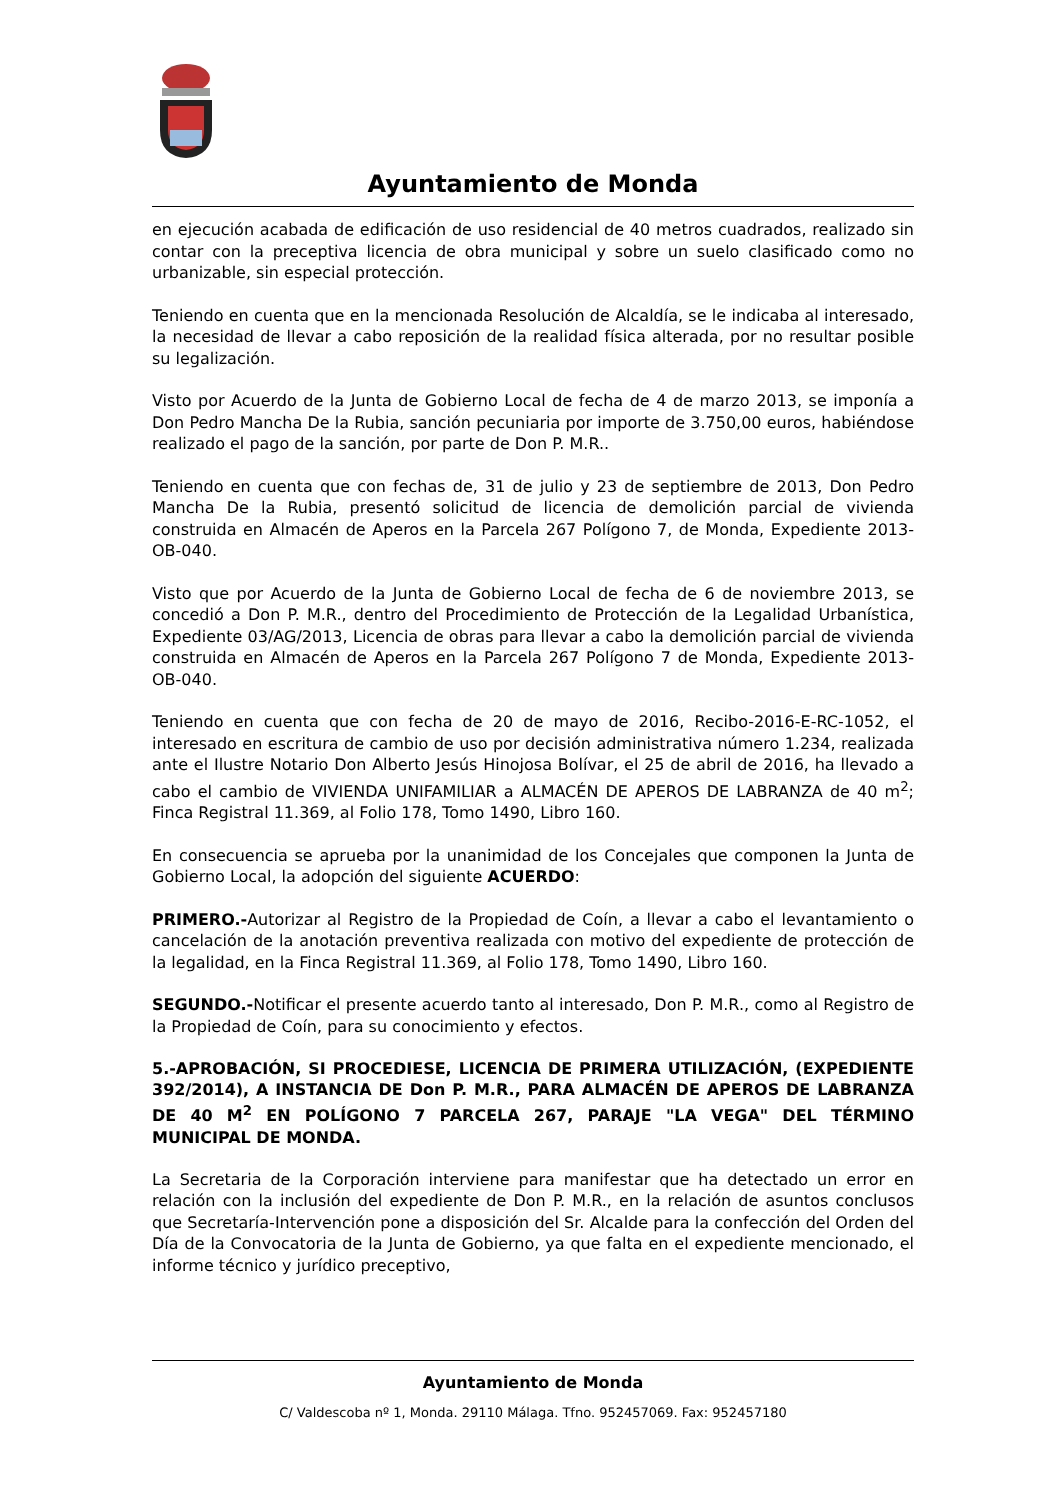Ayuntamiento de Monda
en ejecución acabada de edificación de uso residencial de 40 metros cuadrados, realizado sin contar con la preceptiva licencia de obra municipal y sobre un suelo clasificado como no urbanizable, sin especial protección.
Teniendo en cuenta que en la mencionada Resolución de Alcaldía, se le indicaba al interesado, la necesidad de llevar a cabo reposición de la realidad física alterada, por no resultar posible su legalización.
Visto por Acuerdo de la Junta de Gobierno Local de fecha de 4 de marzo 2013, se imponía a Don Pedro Mancha De la Rubia, sanción pecuniaria por importe de 3.750,00 euros, habiéndose realizado el pago de la sanción, por parte de Don P. M.R..
Teniendo en cuenta que con fechas de, 31 de julio y 23 de septiembre de 2013, Don Pedro Mancha De la Rubia, presentó solicitud de licencia de demolición parcial de vivienda construida en Almacén de Aperos en la Parcela 267 Polígono 7, de Monda, Expediente 2013-OB-040.
Visto que por Acuerdo de la Junta de Gobierno Local de fecha de 6 de noviembre 2013, se concedió a Don P. M.R., dentro del Procedimiento de Protección de la Legalidad Urbanística, Expediente 03/AG/2013, Licencia de obras para llevar a cabo la demolición parcial de vivienda construida en Almacén de Aperos en la Parcela 267 Polígono 7 de Monda, Expediente 2013-OB-040.
Teniendo en cuenta que con fecha de 20 de mayo de 2016, Recibo-2016-E-RC-1052, el interesado en escritura de cambio de uso por decisión administrativa número 1.234, realizada ante el Ilustre Notario Don Alberto Jesús Hinojosa Bolívar, el 25 de abril de 2016, ha llevado a cabo el cambio de VIVIENDA UNIFAMILIAR a ALMACÉN DE APEROS DE LABRANZA de 40 m<sup>2</sup>; Finca Registral 11.369, al Folio 178, Tomo 1490, Libro 160.
En consecuencia se aprueba por la unanimidad de los Concejales que componen la Junta de Gobierno Local, la adopción del siguiente ACUERDO:
PRIMERO.-Autorizar al Registro de la Propiedad de Coín, a llevar a cabo el levantamiento o cancelación de la anotación preventiva realizada con motivo del expediente de protección de la legalidad, en la Finca Registral 11.369, al Folio 178, Tomo 1490, Libro 160.
SEGUNDO.-Notificar el presente acuerdo tanto al interesado, Don P. M.R., como al Registro de la Propiedad de Coín, para su conocimiento y efectos.
5.-APROBACIÓN, SI PROCEDIESE, LICENCIA DE PRIMERA UTILIZACIÓN, (EXPEDIENTE 392/2014), A INSTANCIA DE Don P. M.R., PARA ALMACÉN DE APEROS DE LABRANZA DE 40 M<sup>2</sup> EN POLÍGONO 7 PARCELA 267, PARAJE "LA VEGA" DEL TÉRMINO MUNICIPAL DE MONDA.
La Secretaria de la Corporación interviene para manifestar que ha detectado un error en relación con la inclusión del expediente de Don P. M.R., en la relación de asuntos conclusos que Secretaría-Intervención pone a disposición del Sr. Alcalde para la confección del Orden del Día de la Convocatoria de la Junta de Gobierno, ya que falta en el expediente mencionado, el informe técnico y jurídico preceptivo,
Ayuntamiento de Monda
C/ Valdescoba nº 1, Monda. 29110 Málaga. Tfno. 952457069. Fax: 952457180